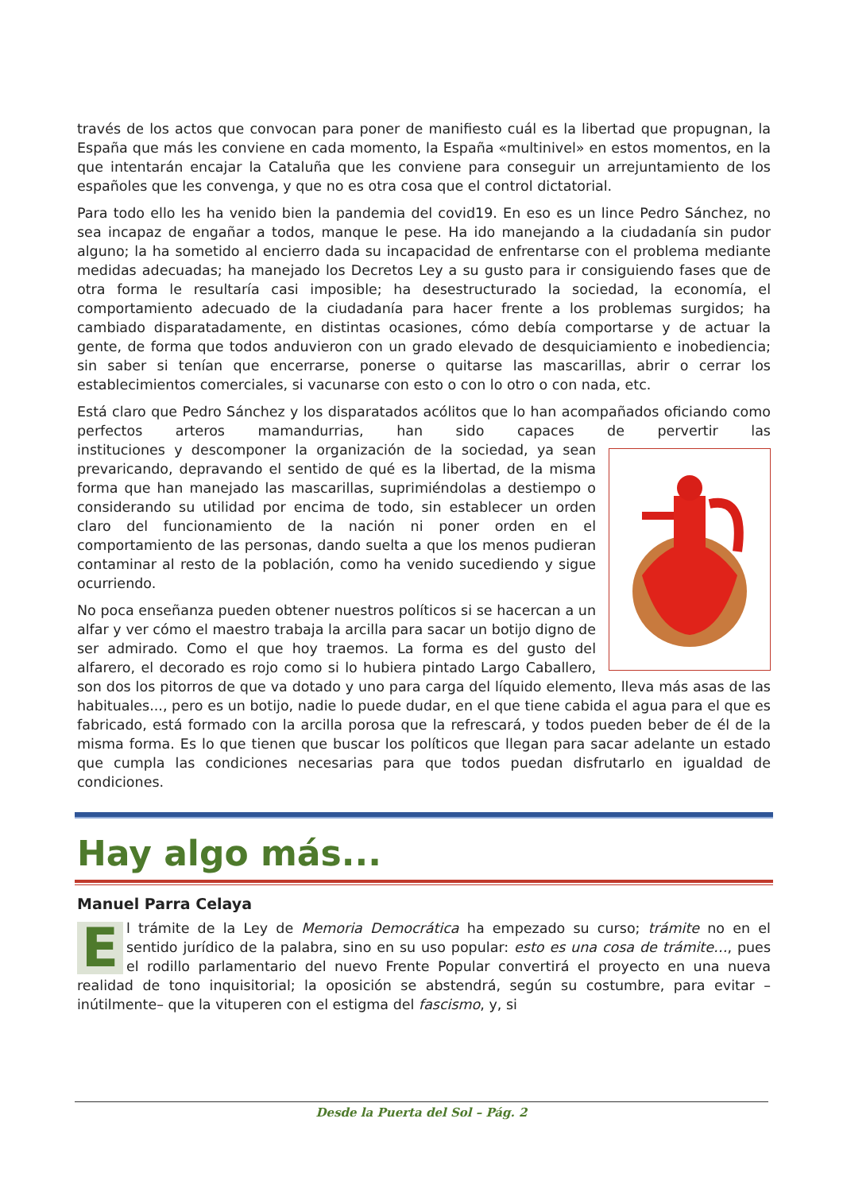través de los actos que convocan para poner de manifiesto cuál es la libertad que propugnan, la España que más les conviene en cada momento, la España «multinivel» en estos momentos, en la que intentarán encajar la Cataluña que les conviene para conseguir un arrejuntamiento de los españoles que les convenga, y que no es otra cosa que el control dictatorial.
Para todo ello les ha venido bien la pandemia del covid19. En eso es un lince Pedro Sánchez, no sea incapaz de engañar a todos, manque le pese. Ha ido manejando a la ciudadanía sin pudor alguno; la ha sometido al encierro dada su incapacidad de enfrentarse con el problema mediante medidas adecuadas; ha manejado los Decretos Ley a su gusto para ir consiguiendo fases que de otra forma le resultaría casi imposible; ha desestructurado la sociedad, la economía, el comportamiento adecuado de la ciudadanía para hacer frente a los problemas surgidos; ha cambiado disparatadamente, en distintas ocasiones, cómo debía comportarse y de actuar la gente, de forma que todos anduvieron con un grado elevado de desquiciamiento e inobediencia; sin saber si tenían que encerrarse, ponerse o quitarse las mascarillas, abrir o cerrar los establecimientos comerciales, si vacunarse con esto o con lo otro o con nada, etc.
Está claro que Pedro Sánchez y los disparatados acólitos que lo han acompañados oficiando como perfectos arteros mamandurrias, han sido capaces de pervertir las institu ciones y descomponer la organización de la sociedad, ya sean prevaricando, depravando el sentido de qué es la libertad, de la misma forma que han manejado las mascarillas, suprimiéndolas a destiempo o considerando su utilidad por encima de todo, sin establecer un orden claro del funcionamiento de la nación ni poner orden en el comportamiento de las personas, dando suelta a que los menos pudieran contaminar al resto de la población, como ha venido sucediendo y sigue ocurriendo.
No poca enseñanza pueden obtener nuestros políticos si se hacercan a un alfar y ver cómo el maestro trabaja la arcilla para sacar un botijo digno de ser admirado. Como el que hoy traemos. La forma es del gusto del alfarero, el decorado es rojo como si lo hubiera pintado Largo Caballero, son dos los pitorros de que va dotado y uno para carga del líquido elemento, lleva más asas de las habituales..., pero es un botijo, nadie lo puede dudar, en el que tiene cabida el agua para el que es fabricado, está formado con la arcilla porosa que la refrescará, y todos pueden beber de él de la misma forma. Es lo que tienen que buscar los políticos que llegan para sacar adelante un estado que cumpla las condiciones necesarias para que todos puedan disfrutarlo en igualdad de condiciones.
Hay algo más...
Manuel Parra Celaya
El trámite de la Ley de Memoria Democrática ha empezado su curso; trámite no en el sentido jurídico de la palabra, sino en su uso popular: esto es una cosa de trámite…, pues el rodillo parlamentario del nuevo Frente Popular convertirá el proyecto en una nueva realidad de tono inquisitorial; la oposición se abstendrá, según su costumbre, para evitar –inútilmente– que la vituperen con el estigma del fascismo, y, si
Desde la Puerta del Sol – Pág. 2